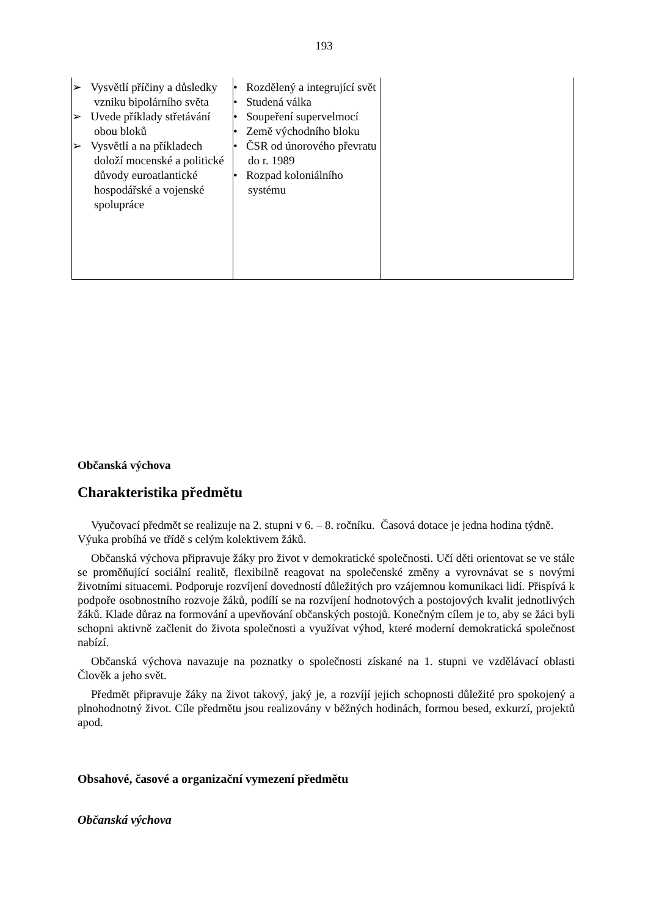193
| ➢ Vysvětlí příčiny a důsledky vzniku bipolárního světa ➢ Uvede příklady střetávání obou bloků ➢ Vysvětlí a na příkladech doloží mocenské a politické důvody euroatlantické hospodářské a vojenské spolupráce | • Rozdělený a integrující svět • Studená válka • Soupeření supervelmocí • Země východního bloku • ČSR od únorového převratu do r. 1989 • Rozpad koloniálního systému | |
Občanská výchova
Charakteristika předmětu
Vyučovací předmět se realizuje na 2. stupni v 6. – 8. ročníku. Časová dotace je jedna hodina týdně. Výuka probíhá ve třídě s celým kolektivem žáků.
Občanská výchova připravuje žáky pro život v demokratické společnosti. Učí děti orientovat se ve stále se proměňující sociální realitě, flexibilně reagovat na společenské změny a vyrovnávat se s novými životními situacemi. Podporuje rozvíjení dovedností důležitých pro vzájemnou komunikaci lidí. Přispívá k podpoře osobnostního rozvoje žáků, podílí se na rozvíjení hodnotových a postojových kvalit jednotlivých žáků. Klade důraz na formování a upevňování občanských postojů. Konečným cílem je to, aby se žáci byli schopni aktivně začlenit do života společnosti a využívat výhod, které moderní demokratická společnost nabízí.
Občanská výchova navazuje na poznatky o společnosti získané na 1. stupni ve vzdělávací oblasti Člověk a jeho svět.
Předmět připravuje žáky na život takový, jaký je, a rozvíjí jejich schopnosti důležité pro spokojený a plnohodnotný život. Cíle předmětu jsou realizovány v běžných hodinách, formou besed, exkurzí, projektů apod.
Obsahové, časové a organizační vymezení předmětu
Občanská výchova